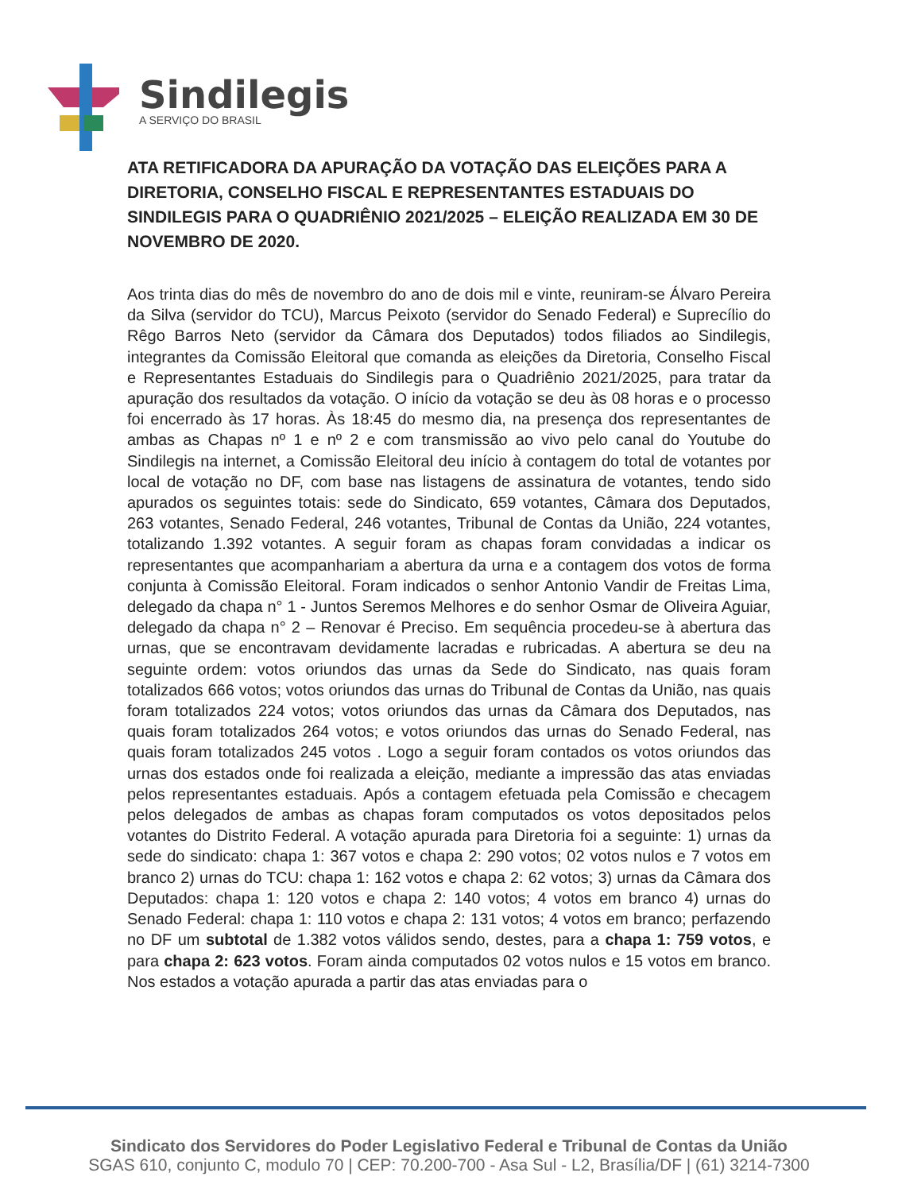Sindilegis
A SERVIÇO DO BRASIL
ATA RETIFICADORA DA APURAÇÃO DA VOTAÇÃO DAS ELEIÇÕES PARA A DIRETORIA, CONSELHO FISCAL E REPRESENTANTES ESTADUAIS DO SINDILEGIS PARA O QUADRIÊNIO 2021/2025 – ELEIÇÃO REALIZADA EM 30 DE NOVEMBRO DE 2020.
Aos trinta dias do mês de novembro do ano de dois mil e vinte, reuniram-se Álvaro Pereira da Silva (servidor do TCU), Marcus Peixoto (servidor do Senado Federal) e Suprecílio do Rêgo Barros Neto (servidor da Câmara dos Deputados) todos filiados ao Sindilegis, integrantes da Comissão Eleitoral que comanda as eleições da Diretoria, Conselho Fiscal e Representantes Estaduais do Sindilegis para o Quadriênio 2021/2025, para tratar da apuração dos resultados da votação. O início da votação se deu às 08 horas e o processo foi encerrado às 17 horas. Às 18:45 do mesmo dia, na presença dos representantes de ambas as Chapas nº 1 e nº 2 e com transmissão ao vivo pelo canal do Youtube do Sindilegis na internet, a Comissão Eleitoral deu início à contagem do total de votantes por local de votação no DF, com base nas listagens de assinatura de votantes, tendo sido apurados os seguintes totais: sede do Sindicato, 659 votantes, Câmara dos Deputados, 263 votantes, Senado Federal, 246 votantes, Tribunal de Contas da União, 224 votantes, totalizando 1.392 votantes. A seguir foram as chapas foram convidadas a indicar os representantes que acompanhariam a abertura da urna e a contagem dos votos de forma conjunta à Comissão Eleitoral. Foram indicados o senhor Antonio Vandir de Freitas Lima, delegado da chapa n° 1 - Juntos Seremos Melhores e do senhor Osmar de Oliveira Aguiar, delegado da chapa n° 2 – Renovar é Preciso. Em sequência procedeu-se à abertura das urnas, que se encontravam devidamente lacradas e rubricadas. A abertura se deu na seguinte ordem: votos oriundos das urnas da Sede do Sindicato, nas quais foram totalizados 666 votos; votos oriundos das urnas do Tribunal de Contas da União, nas quais foram totalizados 224 votos; votos oriundos das urnas da Câmara dos Deputados, nas quais foram totalizados 264 votos; e votos oriundos das urnas do Senado Federal, nas quais foram totalizados 245 votos . Logo a seguir foram contados os votos oriundos das urnas dos estados onde foi realizada a eleição, mediante a impressão das atas enviadas pelos representantes estaduais. Após a contagem efetuada pela Comissão e checagem pelos delegados de ambas as chapas foram computados os votos depositados pelos votantes do Distrito Federal. A votação apurada para Diretoria foi a seguinte: 1) urnas da sede do sindicato: chapa 1: 367 votos e chapa 2: 290 votos; 02 votos nulos e 7 votos em branco 2) urnas do TCU: chapa 1: 162 votos e chapa 2: 62 votos; 3) urnas da Câmara dos Deputados: chapa 1: 120 votos e chapa 2: 140 votos; 4 votos em branco 4) urnas do Senado Federal: chapa 1: 110 votos e chapa 2: 131 votos; 4 votos em branco; perfazendo no DF um subtotal de 1.382 votos válidos sendo, destes, para a chapa 1: 759 votos, e para chapa 2: 623 votos. Foram ainda computados 02 votos nulos e 15 votos em branco. Nos estados a votação apurada a partir das atas enviadas para o
Sindicato dos Servidores do Poder Legislativo Federal e Tribunal de Contas da União
SGAS 610, conjunto C, modulo 70 | CEP: 70.200-700 - Asa Sul - L2, Brasília/DF | (61) 3214-7300